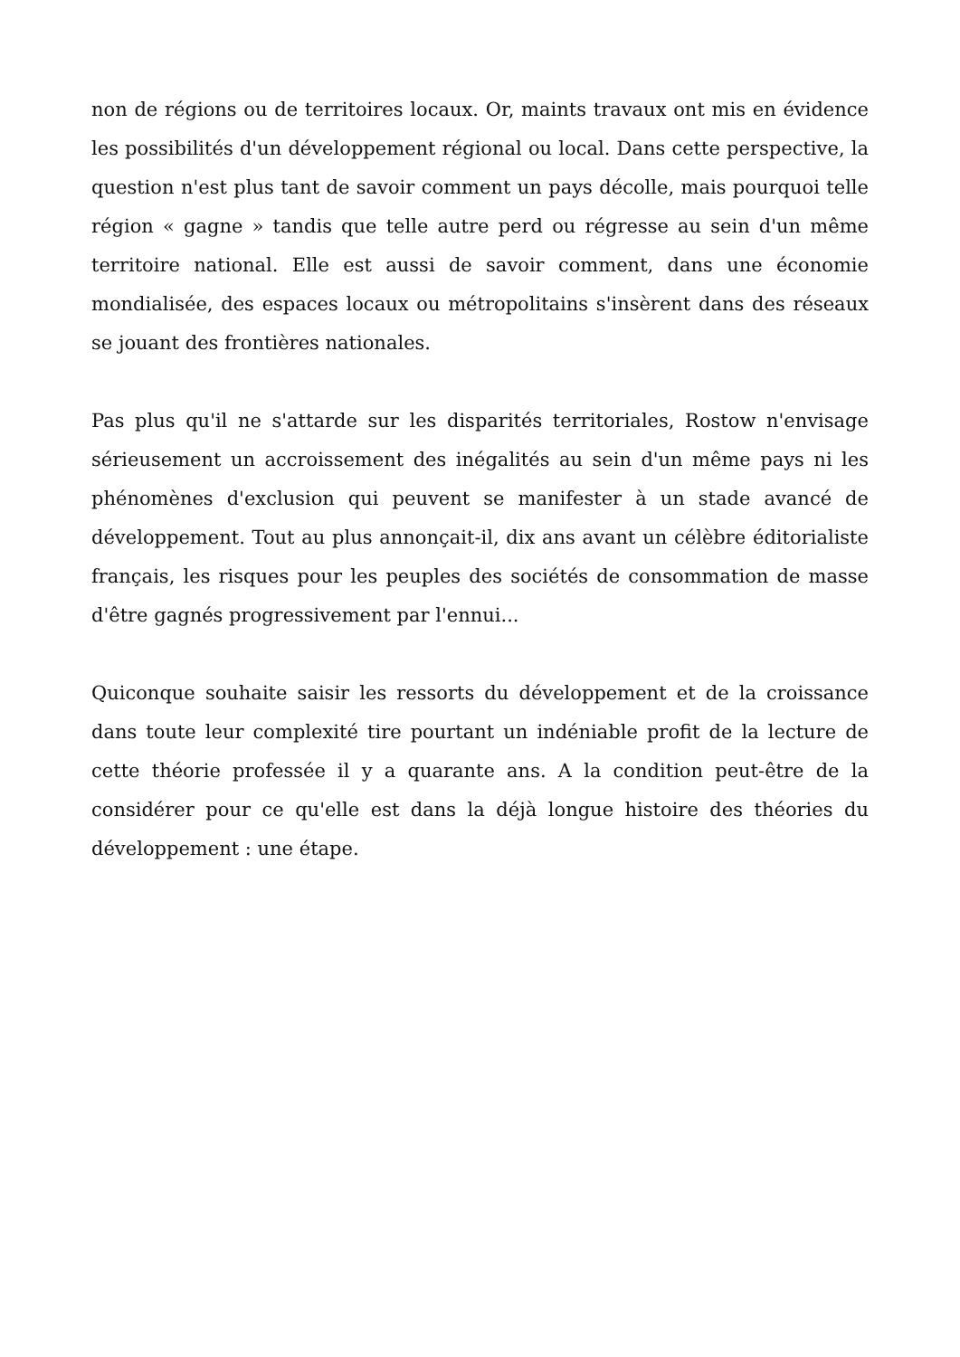non de régions ou de territoires locaux. Or, maints travaux ont mis en évidence les possibilités d'un développement régional ou local. Dans cette perspective, la question n'est plus tant de savoir comment un pays décolle, mais pourquoi telle région « gagne » tandis que telle autre perd ou régresse au sein d'un même territoire national. Elle est aussi de savoir comment, dans une économie mondialisée, des espaces locaux ou métropolitains s'insèrent dans des réseaux se jouant des frontières nationales.
Pas plus qu'il ne s'attarde sur les disparités territoriales, Rostow n'envisage sérieusement un accroissement des inégalités au sein d'un même pays ni les phénomènes d'exclusion qui peuvent se manifester à un stade avancé de développement. Tout au plus annonçait-il, dix ans avant un célèbre éditorialiste français, les risques pour les peuples des sociétés de consommation de masse d'être gagnés progressivement par l'ennui...
Quiconque souhaite saisir les ressorts du développement et de la croissance dans toute leur complexité tire pourtant un indéniable profit de la lecture de cette théorie professée il y a quarante ans. A la condition peut-être de la considérer pour ce qu'elle est dans la déjà longue histoire des théories du développement : une étape.